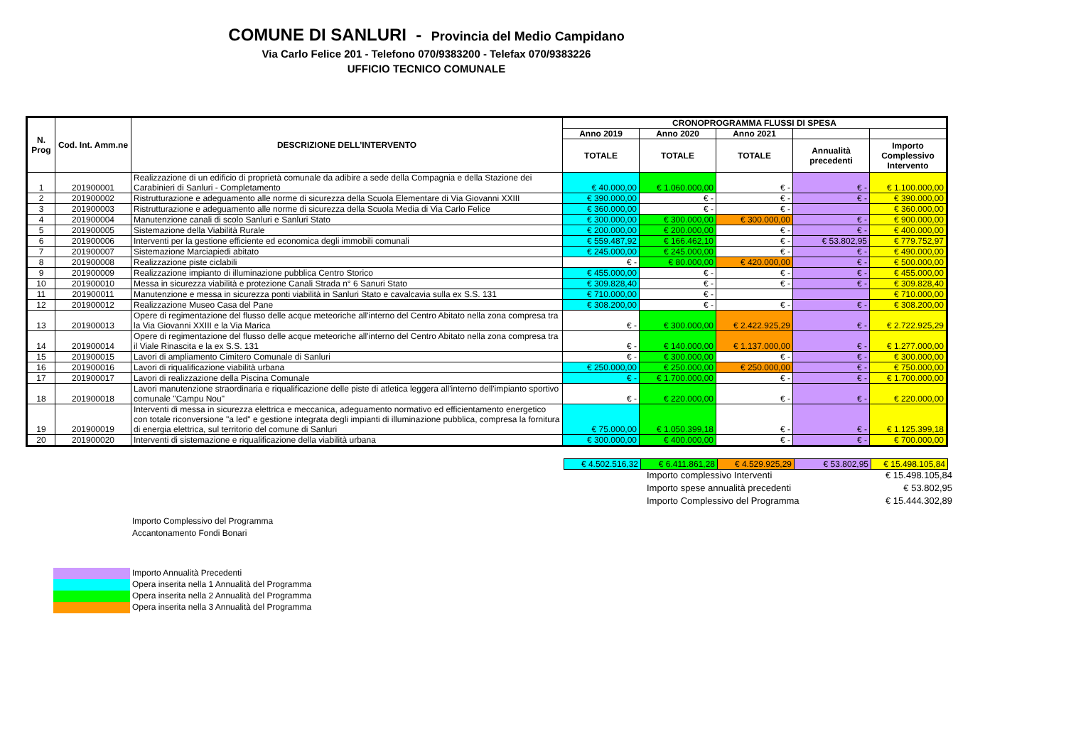COMUNE DI SANLURI - Provincia del Medio Campidano
Via Carlo Felice 201 - Telefono 070/9383200 - Telefax 070/9383226
UFFICIO TECNICO COMUNALE
| N. Prog | Cod. Int. Amm.ne | DESCRIZIONE DELL’INTERVENTO | CRONOPROGRAMMA FLUSSI DI SPESA | | | | |
| --- | --- | --- | --- | --- | --- | --- | --- |
| | | | Anno 2019 | Anno 2020 | Anno 2021 | | |
| | | | TOTALE | TOTALE | TOTALE | Annualità precedenti | Importo Complessivo Intervento |
| 1 | 201900001 | Realizzazione di un edificio di proprietà comunale da adibire a sede della Compagnia e della Stazione dei Carabinieri di Sanluri - Completamento | € 40.000,00 | € 1.060.000,00 | € - | € - | € 1.100.000,00 |
| 2 | 201900002 | Ristrutturazione e adeguamento alle norme di sicurezza della Scuola Elementare di Via Giovanni XXIII | € 390.000,00 | € - | € - | € - | € 390.000,00 |
| 3 | 201900003 | Ristrutturazione e adeguamento alle norme di sicurezza della Scuola Media di Via Carlo Felice | € 360.000,00 | € - | € - | | € 360.000,00 |
| 4 | 201900004 | Manutenzione canali di scolo Sanluri e Sanluri Stato | € 300.000,00 | € 300.000,00 | € 300.000,00 | € - | € 900.000,00 |
| 5 | 201900005 | Sistemazione della Viabilità Rurale | € 200.000,00 | € 200.000,00 | € - | € - | € 400.000,00 |
| 6 | 201900006 | Interventi per la gestione efficiente ed economica degli immobili comunali | € 559.487,92 | € 166.462,10 | € - | € 53.802,95 | € 779.752,97 |
| 7 | 201900007 | Sistemazione Marciapiedi abitato | € 245.000,00 | € 245.000,00 | € - | € - | € 490.000,00 |
| 8 | 201900008 | Realizzazione piste ciclabili | € - | € 80.000,00 | € 420.000,00 | € - | € 500.000,00 |
| 9 | 201900009 | Realizzazione impianto di illuminazione pubblica Centro Storico | € 455.000,00 | € - | € - | € - | € 455.000,00 |
| 10 | 201900010 | Messa in sicurezza viabilità e protezione Canali Strada n° 6 Sanuri Stato | € 309.828,40 | € - | € - | € - | € 309.828,40 |
| 11 | 201900011 | Manutenzione e messa in sicurezza ponti viabilità in Sanluri Stato e cavalcavia sulla ex S.S. 131 | € 710.000,00 | € - | | | € 710.000,00 |
| 12 | 201900012 | Realizzazione Museo Casa del Pane | € 308.200,00 | € - | € - | € - | € 308.200,00 |
| 13 | 201900013 | Opere di regimentazione del flusso delle acque meteoriche all'interno del Centro Abitato nella zona compresa tra la Via Giovanni XXIII e la Via Marica | € - | € 300.000,00 | € 2.422.925,29 | € - | € 2.722.925,29 |
| 14 | 201900014 | Opere di regimentazione del flusso delle acque meteoriche all'interno del Centro Abitato nella zona compresa tra il Viale Rinascita e la ex S.S. 131 | € - | € 140.000,00 | € 1.137.000,00 | € - | € 1.277.000,00 |
| 15 | 201900015 | Lavori di ampliamento Cimitero Comunale di Sanluri | € - | € 300.000,00 | € - | € - | € 300.000,00 |
| 16 | 201900016 | Lavori di riqualificazione viabilità urbana | € 250.000,00 | € 250.000,00 | € 250.000,00 | € - | € 750.000,00 |
| 17 | 201900017 | Lavori di realizzazione della Piscina Comunale | € - | € 1.700.000,00 | € - | € - | € 1.700.000,00 |
| 18 | 201900018 | Lavori manutenzione straordinaria e riqualificazione delle piste di atletica leggera all'interno dell'impianto sportivo comunale "Campu Nou" | € - | € 220.000,00 | € - | € - | € 220.000,00 |
| 19 | 201900019 | Interventi di messa in sicurezza elettrica e meccanica, adeguamento normativo ed efficientamento energetico con totale riconversione "a led" e gestione integrata degli impianti di illuminazione pubblica, compresa la fornitura di energia elettrica, sul territorio del comune di Sanluri | € 75.000,00 | € 1.050.399,18 | € - | € - | € 1.125.399,18 |
| 20 | 201900020 | Interventi di sistemazione e riqualificazione della viabilità urbana | € 300.000,00 | € 400.000,00 | € - | € - | € 700.000,00 |
| € 4.502.516,32 | € 6.411.861,28 | € 4.529.925,29 | € 53.802,95 | € 15.498.105,84 |
Importo complessivo Interventi € 15.498.105,84
Importo spese annualità precedenti € 53.802,95
Importo Complessivo del Programma € 15.444.302,89
Importo Complessivo del Programma
Accantonamento Fondi Bonari
Importo Annualità Precedenti
Opera inserita nella 1 Annualità del Programma
Opera inserita nella 2 Annualità del Programma
Opera inserita nella 3 Annualità del Programma